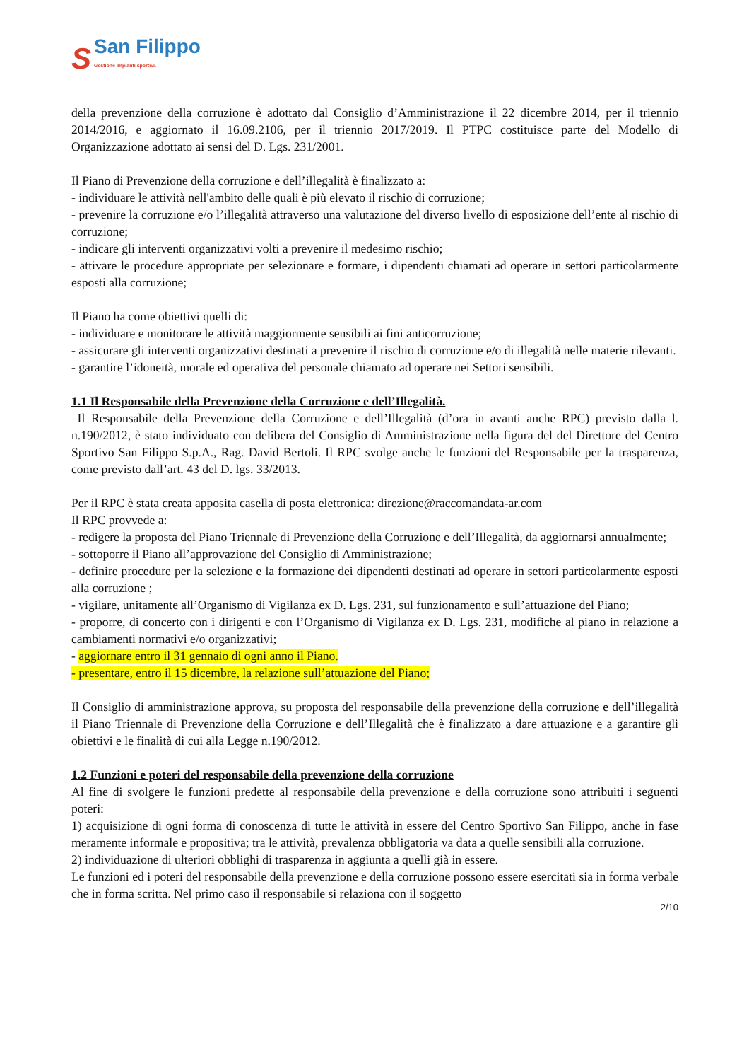S
San Filippo
Gestione impianti sportivi.
della prevenzione della corruzione è adottato dal Consiglio d’Amministrazione il 22 dicembre 2014, per il triennio 2014/2016, e aggiornato il 16.09.2106, per il triennio 2017/2019. Il PTPC costituisce parte del Modello di Organizzazione adottato ai sensi del D. Lgs. 231/2001.
Il Piano di Prevenzione della corruzione e dell’illegalità è finalizzato a:
- individuare le attività nell'ambito delle quali è più elevato il rischio di corruzione;
- prevenire la corruzione e/o l’illegalità attraverso una valutazione del diverso livello di esposizione dell’ente al rischio di corruzione;
- indicare gli interventi organizzativi volti a prevenire il medesimo rischio;
- attivare le procedure appropriate per selezionare e formare, i dipendenti chiamati ad operare in settori particolarmente esposti alla corruzione;
Il Piano ha come obiettivi quelli di:
- individuare e monitorare le attività maggiormente sensibili ai fini anticorruzione;
- assicurare gli interventi organizzativi destinati a prevenire il rischio di corruzione e/o di illegalità nelle materie rilevanti.
- garantire l’idoneità, morale ed operativa del personale chiamato ad operare nei Settori sensibili.
1.1 Il Responsabile della Prevenzione della Corruzione e dell’Illegalità.
Il Responsabile della Prevenzione della Corruzione e dell’Illegalità (d’ora in avanti anche RPC) previsto dalla l. n.190/2012, è stato individuato con delibera del Consiglio di Amministrazione nella figura del del Direttore del Centro Sportivo San Filippo S.p.A., Rag. David Bertoli. Il RPC svolge anche le funzioni del Responsabile per la trasparenza, come previsto dall’art. 43 del D. lgs. 33/2013.
Per il RPC è stata creata apposita casella di posta elettronica: direzione@raccomandata-ar.com
Il RPC provvede a:
- redigere la proposta del Piano Triennale di Prevenzione della Corruzione e dell’Illegalità, da aggiornarsi annualmente;
- sottoporre il Piano all’approvazione del Consiglio di Amministrazione;
- definire procedure per la selezione e la formazione dei dipendenti destinati ad operare in settori particolarmente esposti alla corruzione ;
- vigilare, unitamente all’Organismo di Vigilanza ex D. Lgs. 231, sul funzionamento e sull’attuazione del Piano;
- proporre, di concerto con i dirigenti e con l’Organismo di Vigilanza ex D. Lgs. 231, modifiche al piano in relazione a cambiamenti normativi e/o organizzativi;
- aggiornare entro il 31 gennaio di ogni anno il Piano.
- presentare, entro il 15 dicembre, la relazione sull’attuazione del Piano;
Il Consiglio di amministrazione approva, su proposta del responsabile della prevenzione della corruzione e dell’illegalità il Piano Triennale di Prevenzione della Corruzione e dell’Illegalità che è finalizzato a dare attuazione e a garantire gli obiettivi e le finalità di cui alla Legge n.190/2012.
1.2 Funzioni e poteri del responsabile della prevenzione della corruzione
Al fine di svolgere le funzioni predette al responsabile della prevenzione e della corruzione sono attribuiti i seguenti poteri:
1) acquisizione di ogni forma di conoscenza di tutte le attività in essere del Centro Sportivo San Filippo, anche in fase meramente informale e propositiva; tra le attività, prevalenza obbligatoria va data a quelle sensibili alla corruzione.
2) individuazione di ulteriori obblighi di trasparenza in aggiunta a quelli già in essere.
Le funzioni ed i poteri del responsabile della prevenzione e della corruzione possono essere esercitati sia in forma verbale che in forma scritta. Nel primo caso il responsabile si relaziona con il soggetto
2/10